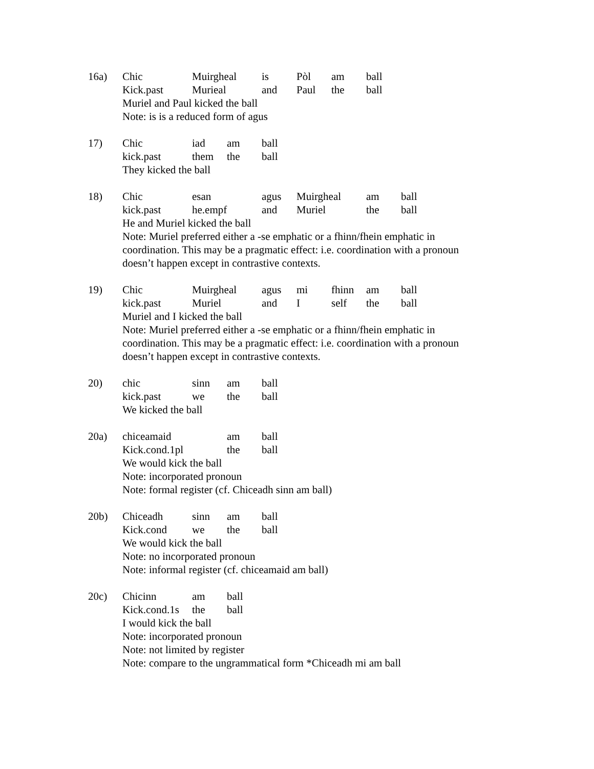16a) Chic Muirgheal is Pòl am ball
Kick.past Murieal and Paul the ball
Muriel and Paul kicked the ball
Note: is is a reduced form of agus
17) Chic iad am ball
kick.past them the ball
They kicked the ball
18) Chic esan agus Muirgheal am ball
kick.past he.empf and Muriel the ball
He and Muriel kicked the ball
Note: Muriel preferred either a -se emphatic or a fhinn/fhein emphatic in coordination. This may be a pragmatic effect: i.e. coordination with a pronoun doesn’t happen except in contrastive contexts.
19) Chic Muirgheal agus mi fhinn am ball
kick.past Muriel and I self the ball
Muriel and I kicked the ball
Note: Muriel preferred either a -se emphatic or a fhinn/fhein emphatic in coordination. This may be a pragmatic effect: i.e. coordination with a pronoun doesn’t happen except in contrastive contexts.
20) chic sinn am ball
kick.past we the ball
We kicked the ball
20a) chiceamaid am ball
Kick.cond.1pl the ball
We would kick the ball
Note: incorporated pronoun
Note: formal register (cf. Chiceadh sinn am ball)
20b) Chiceadh sinn am ball
Kick.cond we the ball
We would kick the ball
Note: no incorporated pronoun
Note: informal register (cf. chiceamaid am ball)
20c) Chicinn am ball
Kick.cond.1s the ball
I would kick the ball
Note: incorporated pronoun
Note: not limited by register
Note: compare to the ungrammatical form *Chiceadh mi am ball